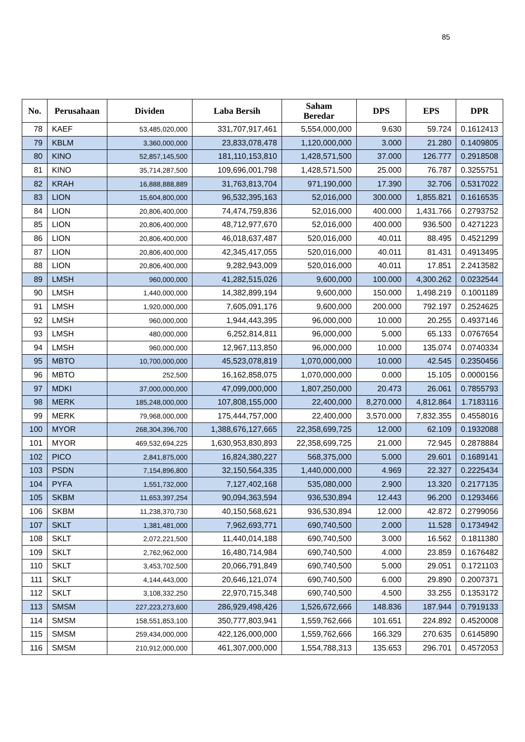85
| No. | Perusahaan | Dividen | Laba Bersih | Saham Beredar | DPS | EPS | DPR |
| --- | --- | --- | --- | --- | --- | --- | --- |
| 78 | KAEF | 53,485,020,000 | 331,707,917,461 | 5,554,000,000 | 9.630 | 59.724 | 0.1612413 |
| 79 | KBLM | 3,360,000,000 | 23,833,078,478 | 1,120,000,000 | 3.000 | 21.280 | 0.1409805 |
| 80 | KINO | 52,857,145,500 | 181,110,153,810 | 1,428,571,500 | 37.000 | 126.777 | 0.2918508 |
| 81 | KINO | 35,714,287,500 | 109,696,001,798 | 1,428,571,500 | 25.000 | 76.787 | 0.3255751 |
| 82 | KRAH | 16,888,888,889 | 31,763,813,704 | 971,190,000 | 17.390 | 32.706 | 0.5317022 |
| 83 | LION | 15,604,800,000 | 96,532,395,163 | 52,016,000 | 300.000 | 1,855.821 | 0.1616535 |
| 84 | LION | 20,806,400,000 | 74,474,759,836 | 52,016,000 | 400.000 | 1,431.766 | 0.2793752 |
| 85 | LION | 20,806,400,000 | 48,712,977,670 | 52,016,000 | 400.000 | 936.500 | 0.4271223 |
| 86 | LION | 20,806,400,000 | 46,018,637,487 | 520,016,000 | 40.011 | 88.495 | 0.4521299 |
| 87 | LION | 20,806,400,000 | 42,345,417,055 | 520,016,000 | 40.011 | 81.431 | 0.4913495 |
| 88 | LION | 20,806,400,000 | 9,282,943,009 | 520,016,000 | 40.011 | 17.851 | 2.2413582 |
| 89 | LMSH | 960,000,000 | 41,282,515,026 | 9,600,000 | 100.000 | 4,300.262 | 0.0232544 |
| 90 | LMSH | 1,440,000,000 | 14,382,899,194 | 9,600,000 | 150.000 | 1,498.219 | 0.1001189 |
| 91 | LMSH | 1,920,000,000 | 7,605,091,176 | 9,600,000 | 200.000 | 792.197 | 0.2524625 |
| 92 | LMSH | 960,000,000 | 1,944,443,395 | 96,000,000 | 10.000 | 20.255 | 0.4937146 |
| 93 | LMSH | 480,000,000 | 6,252,814,811 | 96,000,000 | 5.000 | 65.133 | 0.0767654 |
| 94 | LMSH | 960,000,000 | 12,967,113,850 | 96,000,000 | 10.000 | 135.074 | 0.0740334 |
| 95 | MBTO | 10,700,000,000 | 45,523,078,819 | 1,070,000,000 | 10.000 | 42.545 | 0.2350456 |
| 96 | MBTO | 252,500 | 16,162,858,075 | 1,070,000,000 | 0.000 | 15.105 | 0.0000156 |
| 97 | MDKI | 37,000,000,000 | 47,099,000,000 | 1,807,250,000 | 20.473 | 26.061 | 0.7855793 |
| 98 | MERK | 185,248,000,000 | 107,808,155,000 | 22,400,000 | 8,270.000 | 4,812.864 | 1.7183116 |
| 99 | MERK | 79,968,000,000 | 175,444,757,000 | 22,400,000 | 3,570.000 | 7,832.355 | 0.4558016 |
| 100 | MYOR | 268,304,396,700 | 1,388,676,127,665 | 22,358,699,725 | 12.000 | 62.109 | 0.1932088 |
| 101 | MYOR | 469,532,694,225 | 1,630,953,830,893 | 22,358,699,725 | 21.000 | 72.945 | 0.2878884 |
| 102 | PICO | 2,841,875,000 | 16,824,380,227 | 568,375,000 | 5.000 | 29.601 | 0.1689141 |
| 103 | PSDN | 7,154,896,800 | 32,150,564,335 | 1,440,000,000 | 4.969 | 22.327 | 0.2225434 |
| 104 | PYFA | 1,551,732,000 | 7,127,402,168 | 535,080,000 | 2.900 | 13.320 | 0.2177135 |
| 105 | SKBM | 11,653,397,254 | 90,094,363,594 | 936,530,894 | 12.443 | 96.200 | 0.1293466 |
| 106 | SKBM | 11,238,370,730 | 40,150,568,621 | 936,530,894 | 12.000 | 42.872 | 0.2799056 |
| 107 | SKLT | 1,381,481,000 | 7,962,693,771 | 690,740,500 | 2.000 | 11.528 | 0.1734942 |
| 108 | SKLT | 2,072,221,500 | 11,440,014,188 | 690,740,500 | 3.000 | 16.562 | 0.1811380 |
| 109 | SKLT | 2,762,962,000 | 16,480,714,984 | 690,740,500 | 4.000 | 23.859 | 0.1676482 |
| 110 | SKLT | 3,453,702,500 | 20,066,791,849 | 690,740,500 | 5.000 | 29.051 | 0.1721103 |
| 111 | SKLT | 4,144,443,000 | 20,646,121,074 | 690,740,500 | 6.000 | 29.890 | 0.2007371 |
| 112 | SKLT | 3,108,332,250 | 22,970,715,348 | 690,740,500 | 4.500 | 33.255 | 0.1353172 |
| 113 | SMSM | 227,223,273,600 | 286,929,498,426 | 1,526,672,666 | 148.836 | 187.944 | 0.7919133 |
| 114 | SMSM | 158,551,853,100 | 350,777,803,941 | 1,559,762,666 | 101.651 | 224.892 | 0.4520008 |
| 115 | SMSM | 259,434,000,000 | 422,126,000,000 | 1,559,762,666 | 166.329 | 270.635 | 0.6145890 |
| 116 | SMSM | 210,912,000,000 | 461,307,000,000 | 1,554,788,313 | 135.653 | 296.701 | 0.4572053 |